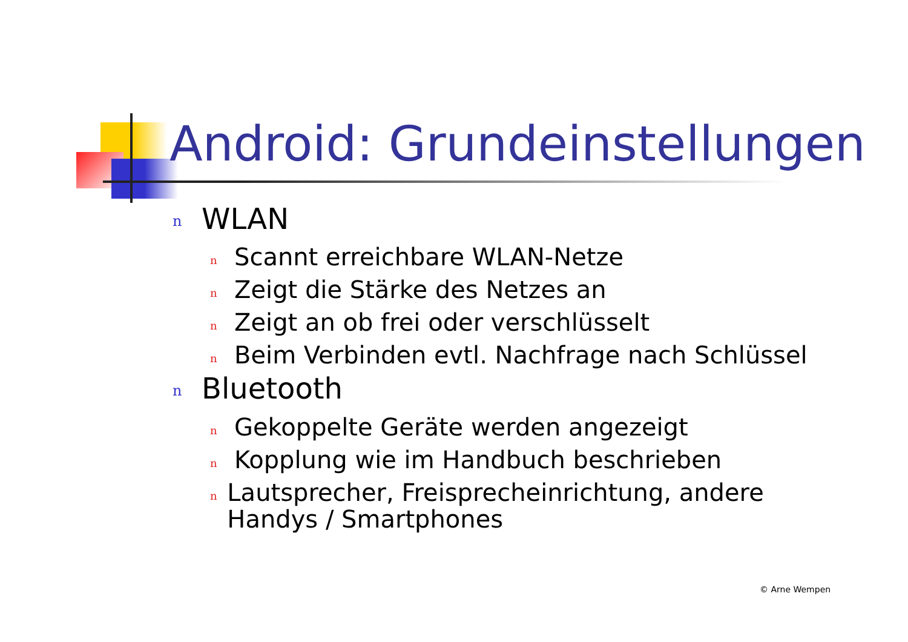Android: Grundeinstellungen
n WLAN
n Scannt erreichbare WLAN-Netze
n Zeigt die Stärke des Netzes an
n Zeigt an ob frei oder verschlüsselt
n Beim Verbinden evtl. Nachfrage nach Schlüssel
n Bluetooth
n Gekoppelte Geräte werden angezeigt
n Kopplung wie im Handbuch beschrieben
n Lautsprecher, Freisprecheinrichtung, andere Handys / Smartphones
© Arne Wempen